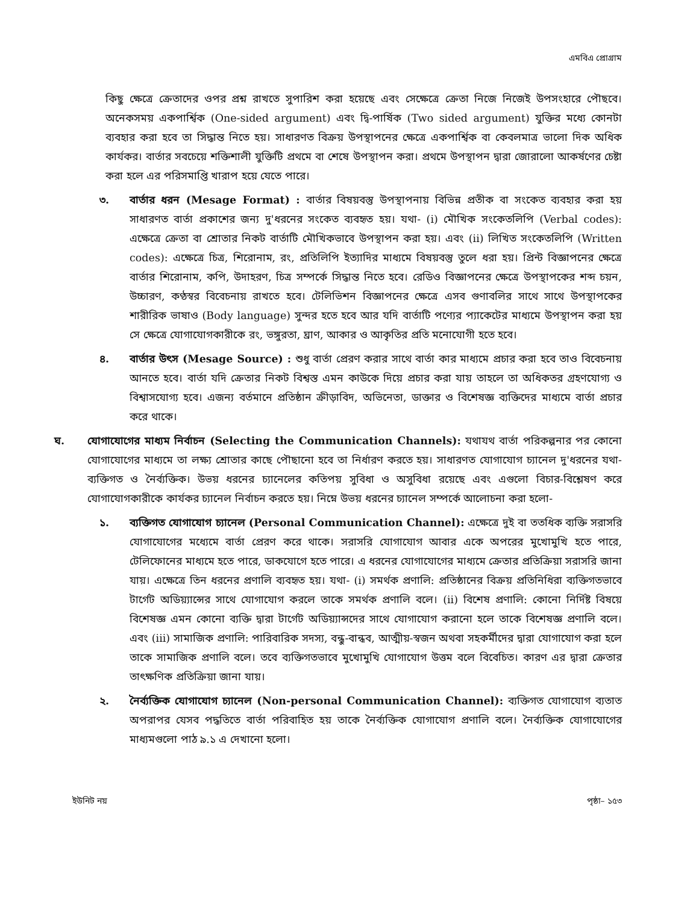এমবিএ প্রোগ্রাম
কিছু ক্ষেত্রে ক্রেতাদের ওপর প্রশ্ন রাখতে সুপারিশ করা হয়েছে এবং সেক্ষেত্রে ক্রেতা নিজে নিজেই উপসংহারে পৌছবে। অনেকসময় একপার্শ্বিক (One-sided argument) এবং দ্বি-পার্ষিক (Two sided argument) যুক্তির মধ্যে কোনটা ব্যবহার করা হবে তা সিদ্ধান্ত নিতে হয়। সাধারণত বিক্রয় উপস্থাপনের ক্ষেত্রে একপার্শ্বিক বা কেবলমাত্র ভালো দিক অধিক কার্যকর। বার্তার সবচেয়ে শক্তিশালী যুক্তিটি প্রথমে বা শেষে উপস্থাপন করা। প্রথমে উপস্থাপন দ্বারা জোরালো আকর্ষণের চেষ্টা করা হলে এর পরিসমাপ্তি খারাপ হয়ে যেতে পারে।
৩. বার্তার ধরন (Mesage Format) : বার্তার বিষয়বস্তু উপস্থাপনায় বিভিন্ন প্রতীক বা সংকেত ব্যবহার করা হয় সাধারণত বার্তা প্রকাশের জন্য দু'ধরনের সংকেত ব্যবহৃত হয়। যথা- (i) মৌখিক সংকেতলিপি (Verbal codes): এক্ষেত্রে ক্রেতা বা শ্রোতার নিকট বার্তাটি মৌখিকভাবে উপস্থাপন করা হয়। এবং (ii) লিখিত সংকেতলিপি (Written codes): এক্ষেত্রে চিত্র, শিরোনাম, রং, প্রতিলিপি ইত্যাদির মাধ্যমে বিষয়বস্তু তুলে ধরা হয়। প্রিন্ট বিজ্ঞাপনের ক্ষেত্রে বার্তার শিরোনাম, কপি, উদাহরণ, চিত্র সম্পর্কে সিদ্ধান্ত নিতে হবে। রেডিও বিজ্ঞাপনের ক্ষেত্রে উপস্থাপকের শব্দ চয়ন, উচ্চারণ, কণ্ঠস্বর বিবেচনায় রাখতে হবে। টেলিভিশন বিজ্ঞাপনের ক্ষেত্রে এসব গুণাবলির সাথে সাথে উপস্থাপকের শারীরিক ভাষাও (Body language) সুন্দর হতে হবে আর যদি বার্তাটি পণ্যের প্যাকেটের মাধ্যমে উপস্থাপন করা হয় সে ক্ষেত্রে যোগাযোগকারীকে রং, ভঙ্গুরতা, ঘ্রাণ, আকার ও আকৃতির প্রতি মনোযোগী হতে হবে।
৪. বার্তার উৎস (Mesage Source) : শুধু বার্তা প্রেরণ করার সাথে বার্তা কার মাধ্যমে প্রচার করা হবে তাও বিবেচনায় আনতে হবে। বার্তা যদি ক্রেতার নিকট বিশ্বস্ত এমন কাউকে দিয়ে প্রচার করা যায় তাহলে তা অধিকতর গ্রহণযোগ্য ও বিশ্বাসযোগ্য হবে। এজন্য বর্তমানে প্রতিষ্ঠান ক্রীড়াবিদ, অভিনেতা, ডাক্তার ও বিশেষজ্ঞ ব্যক্তিদের মাধ্যমে বার্তা প্রচার করে থাকে।
ঘ. যোগাযোগের মাধ্যম নির্বাচন (Selecting the Communication Channels): যথাযথ বার্তা পরিকল্পনার পর কোনো যোগাযোগের মাধ্যমে তা লক্ষ্য শ্রোতার কাছে পৌছানো হবে তা নির্ধারণ করতে হয়। সাধারণত যোগাযোগ চ্যানেল দু'ধরনের যথা- ব্যক্তিগত ও নৈর্ব্যক্তিক। উভয় ধরনের চ্যানেলের কতিপয় সুবিধা ও অসুবিধা রয়েছে এবং এগুলো বিচার-বিশ্লেষণ করে যোগাযোগকারীকে কার্যকর চ্যানেল নির্বাচন করতে হয়। নিম্নে উভয় ধরনের চ্যানেল সম্পর্কে আলোচনা করা হলো-
১. ব্যক্তিগত যোগাযোগ চ্যানেল (Personal Communication Channel): এক্ষেত্রে দুই বা ততধিক ব্যক্তি সরাসরি যোগাযোগের মধ্যেমে বার্তা প্রেরণ করে থাকে। সরাসরি যোগাযোগ আবার একে অপরের মুখোমুখি হতে পারে, টেলিফোনের মাধ্যমে হতে পারে, ডাকযোগে হতে পারে। এ ধরনের যোগাযোগের মাধ্যমে ক্রেতার প্রতিক্রিয়া সরাসরি জানা যায়। এক্ষেত্রে তিন ধরনের প্রণালি ব্যবহৃত হয়। যথা- (i) সমর্থক প্রণালি: প্রতিষ্ঠানের বিক্রয় প্রতিনিধিরা ব্যক্তিগতভাবে টার্গেট অডিয়্যান্সের সাথে যোগাযোগ করলে তাকে সমর্থক প্রণালি বলে। (ii) বিশেষ প্রণালি: কোনো নির্দিষ্ট বিষয়ে বিশেষজ্ঞ এমন কোনো ব্যক্তি দ্বারা টার্গেট অডিয়্যান্সদের সাথে যোগাযোগ করানো হলে তাকে বিশেষজ্ঞ প্রণালি বলে। এবং (iii) সামাজিক প্রণালি: পারিবারিক সদস্য, বন্ধু-বান্ধব, আত্মীয়-স্বজন অথবা সহকর্মীদের দ্বারা যোগাযোগ করা হলে তাকে সামাজিক প্রণালি বলে। তবে ব্যক্তিগতভাবে মুখোমুখি যোগাযোগ উত্তম বলে বিবেচিত। কারণ এর দ্বারা ক্রেতার তাৎক্ষণিক প্রতিক্রিয়া জানা যায়।
২. নৈর্ব্যক্তিক যোগাযোগ চ্যানেল (Non-personal Communication Channel): ব্যক্তিগত যোগাযোগ ব্যতাত অপরাপর যেসব পদ্ধতিতে বার্তা পরিবাহিত হয় তাকে নৈর্ব্যক্তিক যোগাযোগ প্রণালি বলে। নৈর্ব্যক্তিক যোগাযোগের মাধ্যমগুলো পাঠ ৯.১ এ দেখানো হলো।
ইউনিট নয় পৃষ্ঠা– ১৫৩